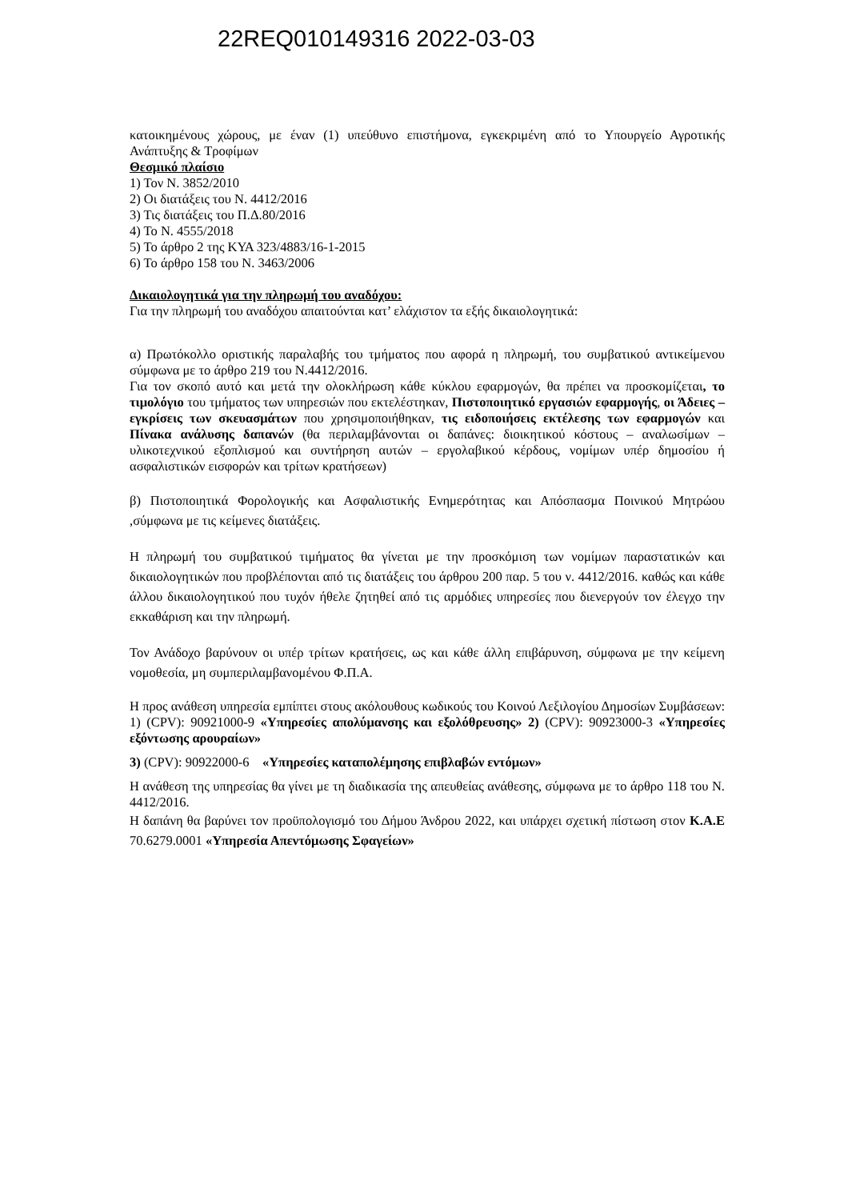22REQ010149316 2022-03-03
κατοικημένους χώρους, με έναν (1) υπεύθυνο επιστήμονα, εγκεκριμένη από το Υπουργείο Αγροτικής Ανάπτυξης & Τροφίμων
Θεσμικό πλαίσιο
1) Τον Ν. 3852/2010
2) Οι διατάξεις του Ν. 4412/2016
3) Τις διατάξεις του Π.Δ.80/2016
4) Το Ν. 4555/2018
5) Το άρθρο 2 της ΚΥΑ 323/4883/16-1-2015
6) Το άρθρο 158 του Ν. 3463/2006
Δικαιολογητικά για την πληρωμή του αναδόχου:
Για την πληρωμή του αναδόχου απαιτούνται κατ’ ελάχιστον τα εξής δικαιολογητικά:
α) Πρωτόκολλο οριστικής παραλαβής του τμήματος που αφορά η πληρωμή, του συμβατικού αντικείμενου σύμφωνα με το άρθρο 219 του Ν.4412/2016.
Για τον σκοπό αυτό και μετά την ολοκλήρωση κάθε κύκλου εφαρμογών, θα πρέπει να προσκομίζεται, το τιμολόγιο του τμήματος των υπηρεσιών που εκτελέστηκαν, Πιστοποιητικό εργασιών εφαρμογής, οι Άδειες – εγκρίσεις των σκευασμάτων που χρησιμοποιήθηκαν, τις ειδοποιήσεις εκτέλεσης των εφαρμογών και Πίνακα ανάλυσης δαπανών (θα περιλαμβάνονται οι δαπάνες: διοικητικού κόστους – αναλωσίμων – υλικοτεχνικού εξοπλισμού και συντήρηση αυτών – εργολαβικού κέρδους, νομίμων υπέρ δημοσίου ή ασφαλιστικών εισφορών και τρίτων κρατήσεων)
β) Πιστοποιητικά Φορολογικής και Ασφαλιστικής Ενημερότητας και Απόσπασμα Ποινικού Μητρώου ,σύμφωνα με τις κείμενες διατάξεις.
Η πληρωμή του συμβατικού τιμήματος θα γίνεται με την προσκόμιση των νομίμων παραστατικών και δικαιολογητικών που προβλέπονται από τις διατάξεις του άρθρου 200 παρ. 5 του ν. 4412/2016. καθώς και κάθε άλλου δικαιολογητικού που τυχόν ήθελε ζητηθεί από τις αρμόδιες υπηρεσίες που διενεργούν τον έλεγχο την εκκαθάριση και την πληρωμή.
Τον Ανάδοχο βαρύνουν οι υπέρ τρίτων κρατήσεις, ως και κάθε άλλη επιβάρυνση, σύμφωνα με την κείμενη νομοθεσία, μη συμπεριλαμβανομένου Φ.Π.Α.
Η προς ανάθεση υπηρεσία εμπίπτει στους ακόλουθους κωδικούς του Κοινού Λεξιλογίου Δημοσίων Συμβάσεων: 1) (CPV): 90921000-9 «Υπηρεσίες απολύμανσης και εξολόθρευσης» 2) (CPV): 90923000-3 «Υπηρεσίες εξόντωσης αρουραίων»
3) (CPV): 90922000-6 «Υπηρεσίες καταπολέμησης επιβλαβών εντόμων»
Η ανάθεση της υπηρεσίας θα γίνει με τη διαδικασία της απευθείας ανάθεσης, σύμφωνα με το άρθρο 118 του Ν. 4412/2016.
Η δαπάνη θα βαρύνει τον προϋπολογισμό του Δήμου Άνδρου 2022, και υπάρχει σχετική πίστωση στον Κ.Α.Ε 70.6279.0001 «Υπηρεσία Απεντόμωσης Σφαγείων»